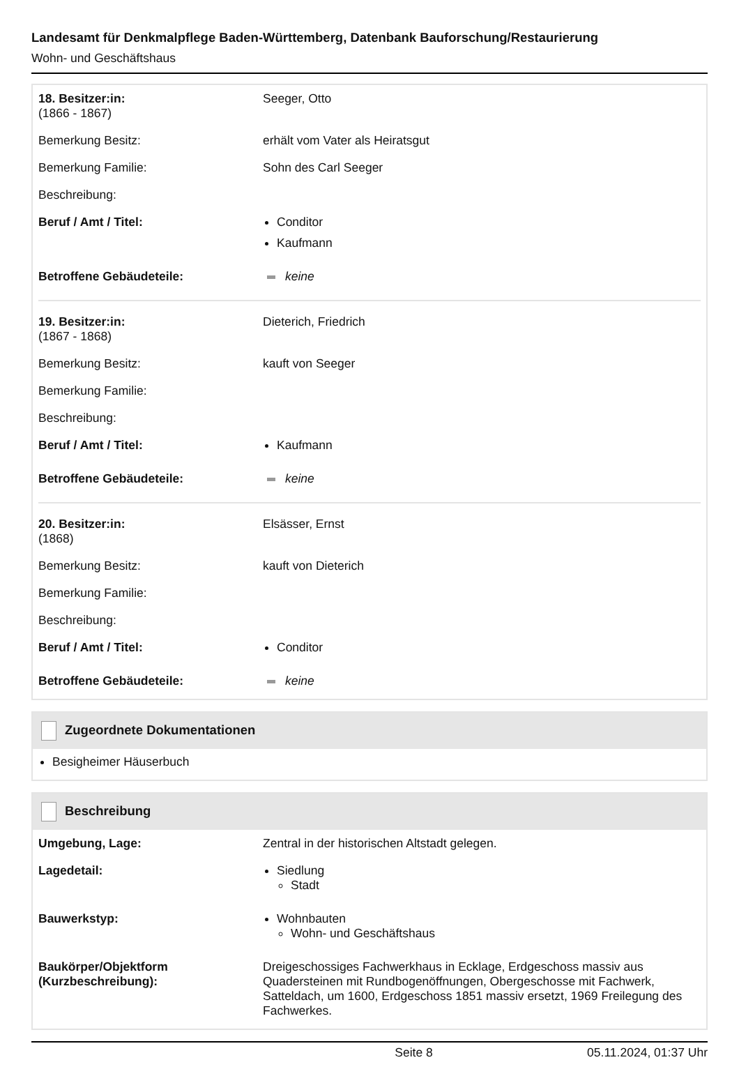Landesamt für Denkmalpflege Baden-Württemberg, Datenbank Bauforschung/Restaurierung
Wohn- und Geschäftshaus
| 18. Besitzer:in: (1866 - 1867) | Seeger, Otto |
| Bemerkung Besitz: | erhält vom Vater als Heiratsgut |
| Bemerkung Familie: | Sohn des Carl Seeger |
| Beschreibung: | |
| Beruf / Amt / Titel: | Conditor Kaufmann |
| Betroffene Gebäudeteile: | keine |
| 19. Besitzer:in: (1867 - 1868) | Dieterich, Friedrich |
| Bemerkung Besitz: | kauft von Seeger |
| Bemerkung Familie: | |
| Beschreibung: | |
| Beruf / Amt / Titel: | Kaufmann |
| Betroffene Gebäudeteile: | keine |
| 20. Besitzer:in: (1868) | Elsässer, Ernst |
| Bemerkung Besitz: | kauft von Dieterich |
| Bemerkung Familie: | |
| Beschreibung: | |
| Beruf / Amt / Titel: | Conditor |
| Betroffene Gebäudeteile: | keine |
Zugeordnete Dokumentationen
Besigheimer Häuserbuch
Beschreibung
| Umgebung, Lage: | Zentral in der historischen Altstadt gelegen. |
| Lagedetail: | Siedlung Stadt |
| Bauwerkstyp: | Wohnbauten Wohn- und Geschäftshaus |
| Baukörper/Objektform (Kurzbeschreibung): | Dreigeschossiges Fachwerkhaus in Ecklage, Erdgeschoss massiv aus Quadersteinen mit Rundbogenöffnungen, Obergeschosse mit Fachwerk, Satteldach, um 1600, Erdgeschoss 1851 massiv ersetzt, 1969 Freilegung des Fachwerkes. |
Seite 8 05.11.2024, 01:37 Uhr